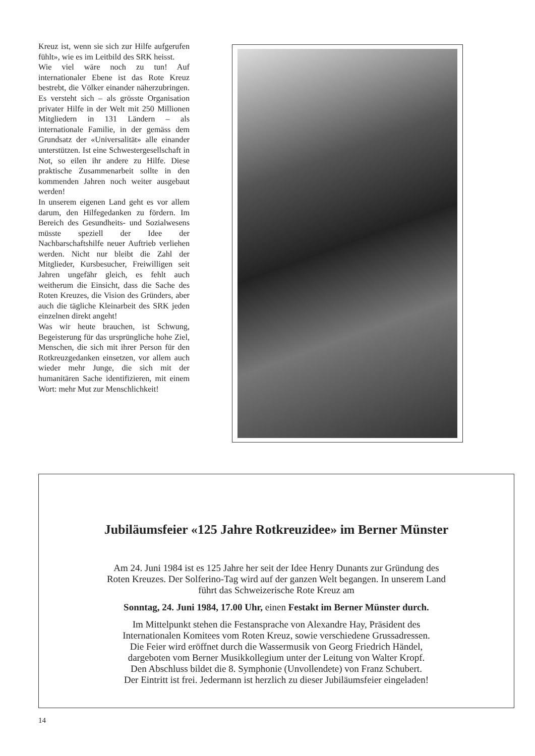Kreuz ist, wenn sie sich zur Hilfe aufgerufen fühlt», wie es im Leitbild des SRK heisst.
Wie viel wäre noch zu tun! Auf internationaler Ebene ist das Rote Kreuz bestrebt, die Völker einander näherzubringen. Es versteht sich – als grösste Organisation privater Hilfe in der Welt mit 250 Millionen Mitgliedern in 131 Ländern – als internationale Familie, in der gemäss dem Grundsatz der «Universalität» alle einander unterstützen. Ist eine Schwestergesellschaft in Not, so eilen ihr andere zu Hilfe. Diese praktische Zusammenarbeit sollte in den kommenden Jahren noch weiter ausgebaut werden!
In unserem eigenen Land geht es vor allem darum, den Hilfegedanken zu fördern. Im Bereich des Gesundheits- und Sozialwesens müsste speziell der Idee der Nachbarschaftshilfe neuer Auftrieb verliehen werden. Nicht nur bleibt die Zahl der Mitglieder, Kursbesucher, Freiwilligen seit Jahren ungefähr gleich, es fehlt auch weitherum die Einsicht, dass die Sache des Roten Kreuzes, die Vision des Gründers, aber auch die tägliche Kleinarbeit des SRK jeden einzelnen direkt angeht!
Was wir heute brauchen, ist Schwung, Begeisterung für das ursprüngliche hohe Ziel, Menschen, die sich mit ihrer Person für den Rotkreuzgedanken einsetzen, vor allem auch wieder mehr Junge, die sich mit der humanitären Sache identifizieren, mit einem Wort: mehr Mut zur Menschlichkeit!
Jubiläumsfeier «125 Jahre Rotkreuzidee» im Berner Münster
Am 24. Juni 1984 ist es 125 Jahre her seit der Idee Henry Dunants zur Gründung des
Roten Kreuzes. Der Solferino-Tag wird auf der ganzen Welt begangen. In unserem Land
führt das Schweizerische Rote Kreuz am
Sonntag, 24. Juni 1984, 17.00 Uhr, einen Festakt im Berner Münster durch.
Im Mittelpunkt stehen die Festansprache von Alexandre Hay, Präsident des
Internationalen Komitees vom Roten Kreuz, sowie verschiedene Grussadressen.
Die Feier wird eröffnet durch die Wassermusik von Georg Friedrich Händel,
dargeboten vom Berner Musikkollegium unter der Leitung von Walter Kropf.
Den Abschluss bildet die 8. Symphonie (Unvollendete) von Franz Schubert.
Der Eintritt ist frei. Jedermann ist herzlich zu dieser Jubiläumsfeier eingeladen!
14